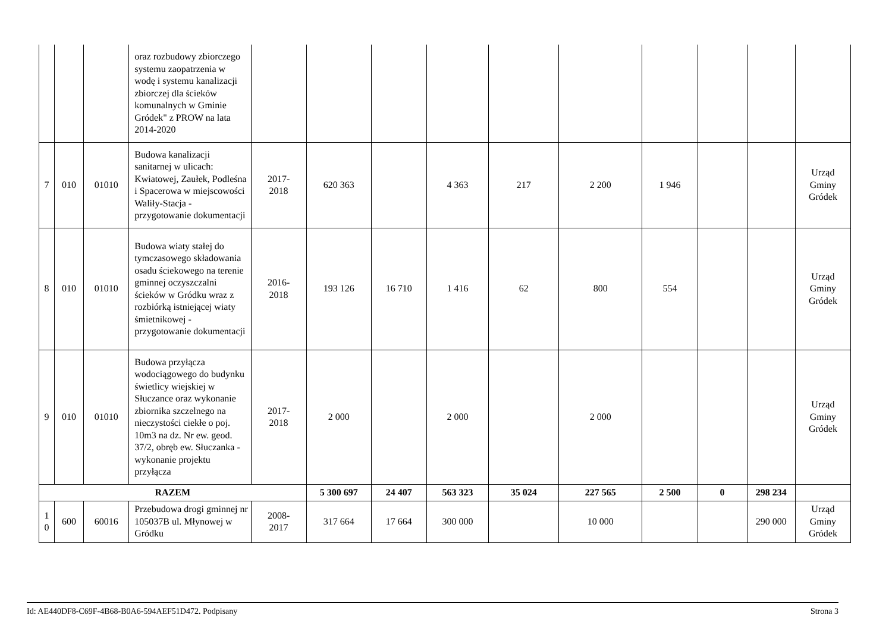| | | | oraz rozbudowy zbiorczego systemu zaopatrzenia w wodę i systemu kanalizacji zbiorczej dla ścieków komunalnych w Gminie Gródek" z PROW na lata 2014-2020 | | | | | | | | | | |
| 7 | 010 | 01010 | Budowa kanalizacji sanitarnej w ulicach: Kwiatowej, Zaułek, Podleśna i Spacerowa w miejscowości Waliły-Stacja - przygotowanie dokumentacji | 2017- 2018 | 620 363 | | 4 363 | 217 | 2 200 | 1 946 | | | Urząd Gminy Gródek |
| 8 | 010 | 01010 | Budowa wiaty stałej do tymczasowego składowania osadu ściekowego na terenie gminnej oczyszczalni ścieków w Gródku wraz z rozbiórką istniejącej wiaty śmietnikowej - przygotowanie dokumentacji | 2016- 2018 | 193 126 | 16 710 | 1 416 | 62 | 800 | 554 | | | Urząd Gminy Gródek |
| 9 | 010 | 01010 | Budowa przyłącza wodociągowego do budynku świetlicy wiejskiej w Słuczance oraz wykonanie zbiornika szczelnego na nieczystości ciekłe o poj. 10m3 na dz. Nr ew. geod. 37/2, obręb ew. Słuczanka - wykonanie projektu przyłącza | 2017- 2018 | 2 000 | | 2 000 | | 2 000 | | | | Urząd Gminy Gródek |
| RAZEM | | | | | 5 300 697 | 24 407 | 563 323 | 35 024 | 227 565 | 2 500 | 0 | 298 234 | |
| 1 0 | 600 | 60016 | Przebudowa drogi gminnej nr 105037B ul. Młynowej w Gródku | 2008- 2017 | 317 664 | 17 664 | 300 000 | | 10 000 | | | 290 000 | Urząd Gminy Gródek |
Id: AE440DF8-C69F-4B68-B0A6-594AEF51D472. Podpisany Strona 3